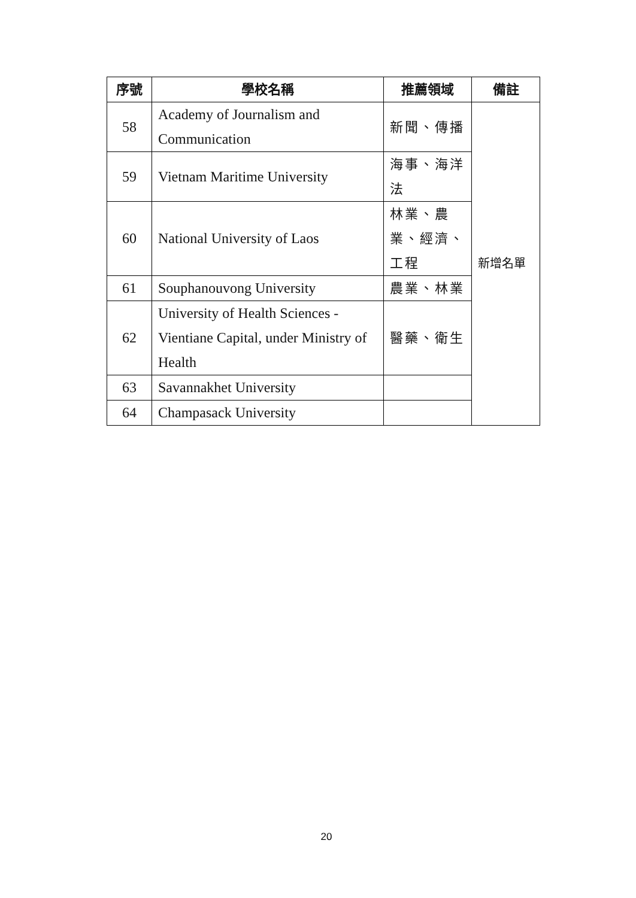| 序號 | 學校名稱 | 推薦領域 | 備註 |
| --- | --- | --- | --- |
| 58 | Academy of Journalism and Communication | 新聞、傳播 | 新增名單 |
| 59 | Vietnam Maritime University | 海事、海洋法 | |
| 60 | National University of Laos | 林業、農業、經濟、工程 | |
| 61 | Souphanouvong University | 農業、林業 | |
| 62 | University of Health Sciences - Vientiane Capital, under Ministry of Health | 醫藥、衛生 | |
| 63 | Savannakhet University | | |
| 64 | Champasack University | | |
20